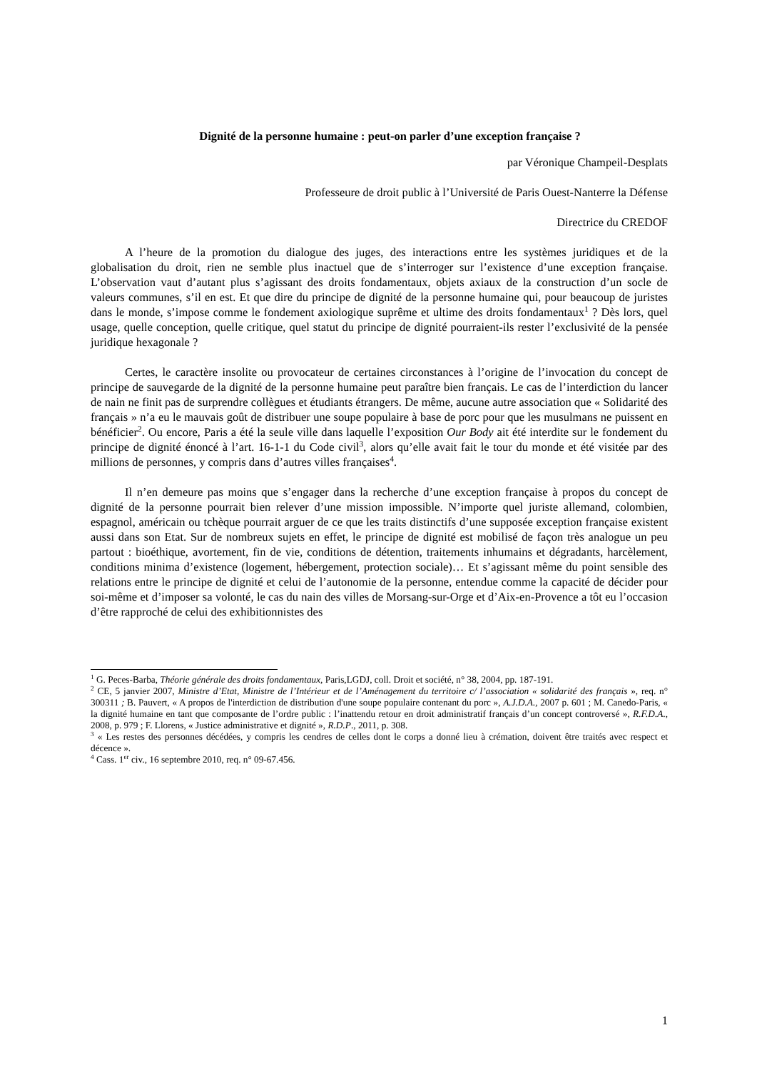Dignité de la personne humaine : peut-on parler d’une exception française ?
par Véronique Champeil-Desplats
Professeure de droit public à l’Université de Paris Ouest-Nanterre la Défense
Directrice du CREDOF
A l’heure de la promotion du dialogue des juges, des interactions entre les systèmes juridiques et de la globalisation du droit, rien ne semble plus inactuel que de s’interroger sur l’existence d’une exception française. L’observation vaut d’autant plus s’agissant des droits fondamentaux, objets axiaux de la construction d’un socle de valeurs communes, s’il en est. Et que dire du principe de dignité de la personne humaine qui, pour beaucoup de juristes dans le monde, s’impose comme le fondement axiologique suprême et ultime des droits fondamentaux<sup>1</sup> ? Dès lors, quel usage, quelle conception, quelle critique, quel statut du principe de dignité pourraient-ils rester l’exclusivité de la pensée juridique hexagonale ?
Certes, le caractère insolite ou provocateur de certaines circonstances à l’origine de l’invocation du concept de principe de sauvegarde de la dignité de la personne humaine peut paraître bien français. Le cas de l’interdiction du lancer de nain ne finit pas de surprendre collègues et étudiants étrangers. De même, aucune autre association que « Solidarité des français » n’a eu le mauvais goût de distribuer une soupe populaire à base de porc pour que les musulmans ne puissent en bénéficier<sup>2</sup>. Ou encore, Paris a été la seule ville dans laquelle l’exposition Our Body ait été interdite sur le fondement du principe de dignité énoncé à l’art. 16-1-1 du Code civil<sup>3</sup>, alors qu’elle avait fait le tour du monde et été visitée par des millions de personnes, y compris dans d’autres villes françaises<sup>4</sup>.
Il n’en demeure pas moins que s’engager dans la recherche d’une exception française à propos du concept de dignité de la personne pourrait bien relever d’une mission impossible. N’importe quel juriste allemand, colombien, espagnol, américain ou tchèque pourrait arguer de ce que les traits distinctifs d’une supposée exception française existent aussi dans son Etat. Sur de nombreux sujets en effet, le principe de dignité est mobilisé de façon très analogue un peu partout : bioéthique, avortement, fin de vie, conditions de détention, traitements inhumains et dégradants, harcèlement, conditions minima d’existence (logement, hébergement, protection sociale)… Et s’agissant même du point sensible des relations entre le principe de dignité et celui de l’autonomie de la personne, entendue comme la capacité de décider pour soi-même et d’imposer sa volonté, le cas du nain des villes de Morsang-sur-Orge et d’Aix-en-Provence a tôt eu l’occasion d’être rapproché de celui des exhibitionnistes des
<sup>1</sup> G. Peces-Barba, Théorie générale des droits fondamentaux, Paris,LGDJ, coll. Droit et société, n° 38, 2004, pp. 187-191.
<sup>2</sup> CE, 5 janvier 2007, Ministre d’Etat, Ministre de l’Intérieur et de l’Aménagement du territoire c/ l’association « solidarité des français », req. n° 300311 ; B. Pauvert, « A propos de l'interdiction de distribution d'une soupe populaire contenant du porc », A.J.D.A., 2007 p. 601 ; M. Canedo-Paris, « la dignité humaine en tant que composante de l’ordre public : l’inattendu retour en droit administratif français d’un concept controversé », R.F.D.A., 2008, p. 979 ; F. Llorens, « Justice administrative et dignité », R.D.P., 2011, p. 308.
<sup>3</sup> « Les restes des personnes décédées, y compris les cendres de celles dont le corps a donné lieu à crémation, doivent être traités avec respect et décence ».
<sup>4</sup> Cass. 1<sup>er</sup> civ., 16 septembre 2010, req. n° 09-67.456.
1